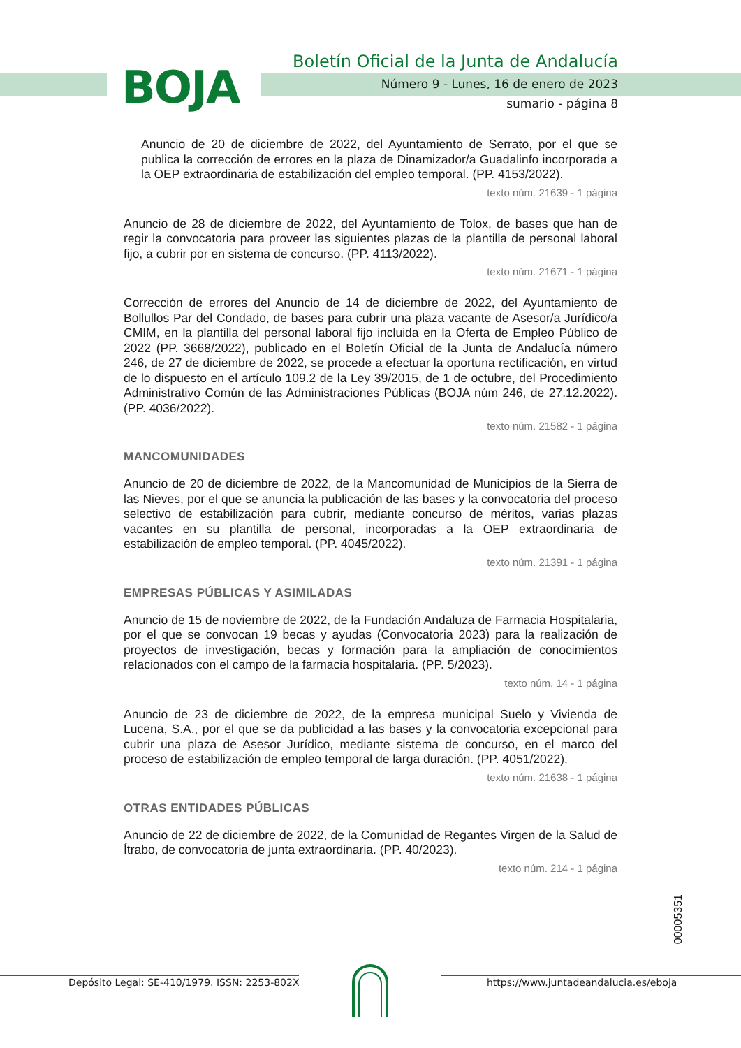BOJA
Boletín Oficial de la Junta de Andalucía
Número 9 - Lunes, 16 de enero de 2023
sumario - página 8
Anuncio de 20 de diciembre de 2022, del Ayuntamiento de Serrato, por el que se publica la corrección de errores en la plaza de Dinamizador/a Guadalinfo incorporada a la OEP extraordinaria de estabilización del empleo temporal. (PP. 4153/2022).
texto núm. 21639 - 1 página
Anuncio de 28 de diciembre de 2022, del Ayuntamiento de Tolox, de bases que han de regir la convocatoria para proveer las siguientes plazas de la plantilla de personal laboral fijo, a cubrir por en sistema de concurso. (PP. 4113/2022).
texto núm. 21671 - 1 página
Corrección de errores del Anuncio de 14 de diciembre de 2022, del Ayuntamiento de Bollullos Par del Condado, de bases para cubrir una plaza vacante de Asesor/a Jurídico/a CMIM, en la plantilla del personal laboral fijo incluida en la Oferta de Empleo Público de 2022 (PP. 3668/2022), publicado en el Boletín Oficial de la Junta de Andalucía número 246, de 27 de diciembre de 2022, se procede a efectuar la oportuna rectificación, en virtud de lo dispuesto en el artículo 109.2 de la Ley 39/2015, de 1 de octubre, del Procedimiento Administrativo Común de las Administraciones Públicas (BOJA núm 246, de 27.12.2022). (PP. 4036/2022).
texto núm. 21582 - 1 página
MANCOMUNIDADES
Anuncio de 20 de diciembre de 2022, de la Mancomunidad de Municipios de la Sierra de las Nieves, por el que se anuncia la publicación de las bases y la convocatoria del proceso selectivo de estabilización para cubrir, mediante concurso de méritos, varias plazas vacantes en su plantilla de personal, incorporadas a la OEP extraordinaria de estabilización de empleo temporal. (PP. 4045/2022).
texto núm. 21391 - 1 página
EMPRESAS PÚBLICAS Y ASIMILADAS
Anuncio de 15 de noviembre de 2022, de la Fundación Andaluza de Farmacia Hospitalaria, por el que se convocan 19 becas y ayudas (Convocatoria 2023) para la realización de proyectos de investigación, becas y formación para la ampliación de conocimientos relacionados con el campo de la farmacia hospitalaria. (PP. 5/2023).
texto núm. 14 - 1 página
Anuncio de 23 de diciembre de 2022, de la empresa municipal Suelo y Vivienda de Lucena, S.A., por el que se da publicidad a las bases y la convocatoria excepcional para cubrir una plaza de Asesor Jurídico, mediante sistema de concurso, en el marco del proceso de estabilización de empleo temporal de larga duración. (PP. 4051/2022).
texto núm. 21638 - 1 página
OTRAS ENTIDADES PÚBLICAS
Anuncio de 22 de diciembre de 2022, de la Comunidad de Regantes Virgen de la Salud de Ítrabo, de convocatoria de junta extraordinaria. (PP. 40/2023).
texto núm. 214 - 1 página
00005351
Depósito Legal: SE-410/1979. ISSN: 2253-802X https://www.juntadeandalucia.es/eboja